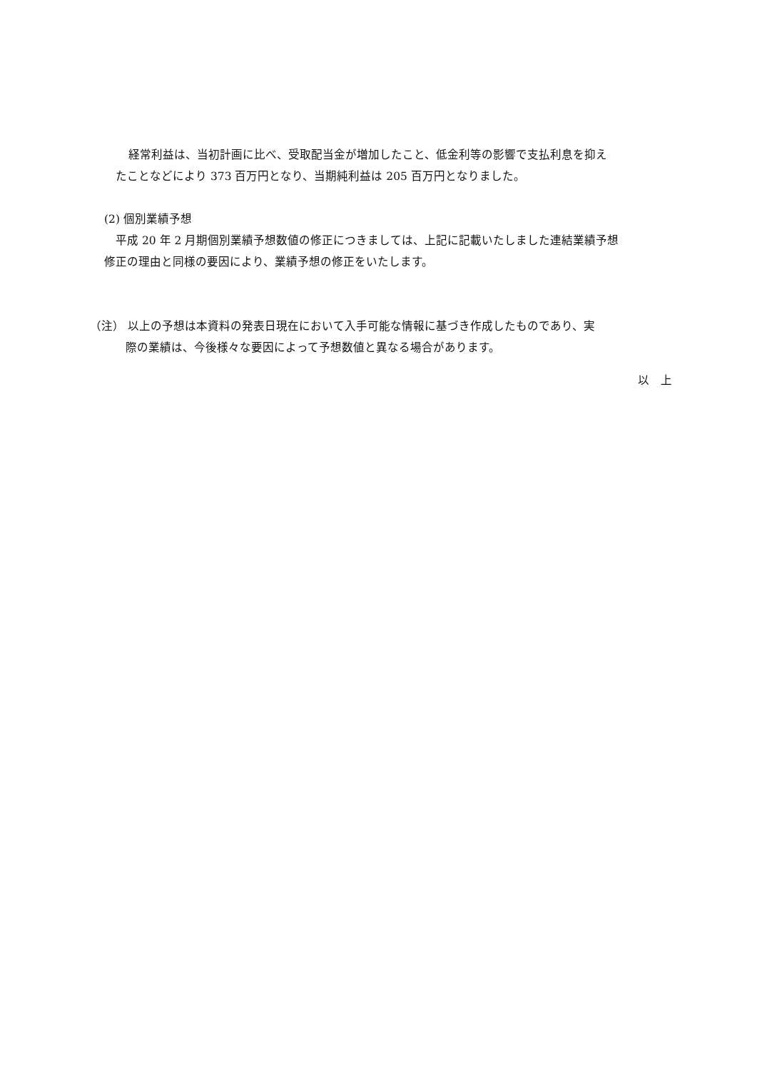経常利益は、当初計画に比べ、受取配当金が増加したこと、低金利等の影響で支払利息を抑え
たことなどにより 373 百万円となり、当期純利益は 205 百万円となりました。
(2) 個別業績予想
平成 20 年 2 月期個別業績予想数値の修正につきましては、上記に記載いたしました連結業績予想
修正の理由と同様の要因により、業績予想の修正をいたします。
（注） 以上の予想は本資料の発表日現在において入手可能な情報に基づき作成したものであり、実
際の業績は、今後様々な要因によって予想数値と異なる場合があります。
以　上